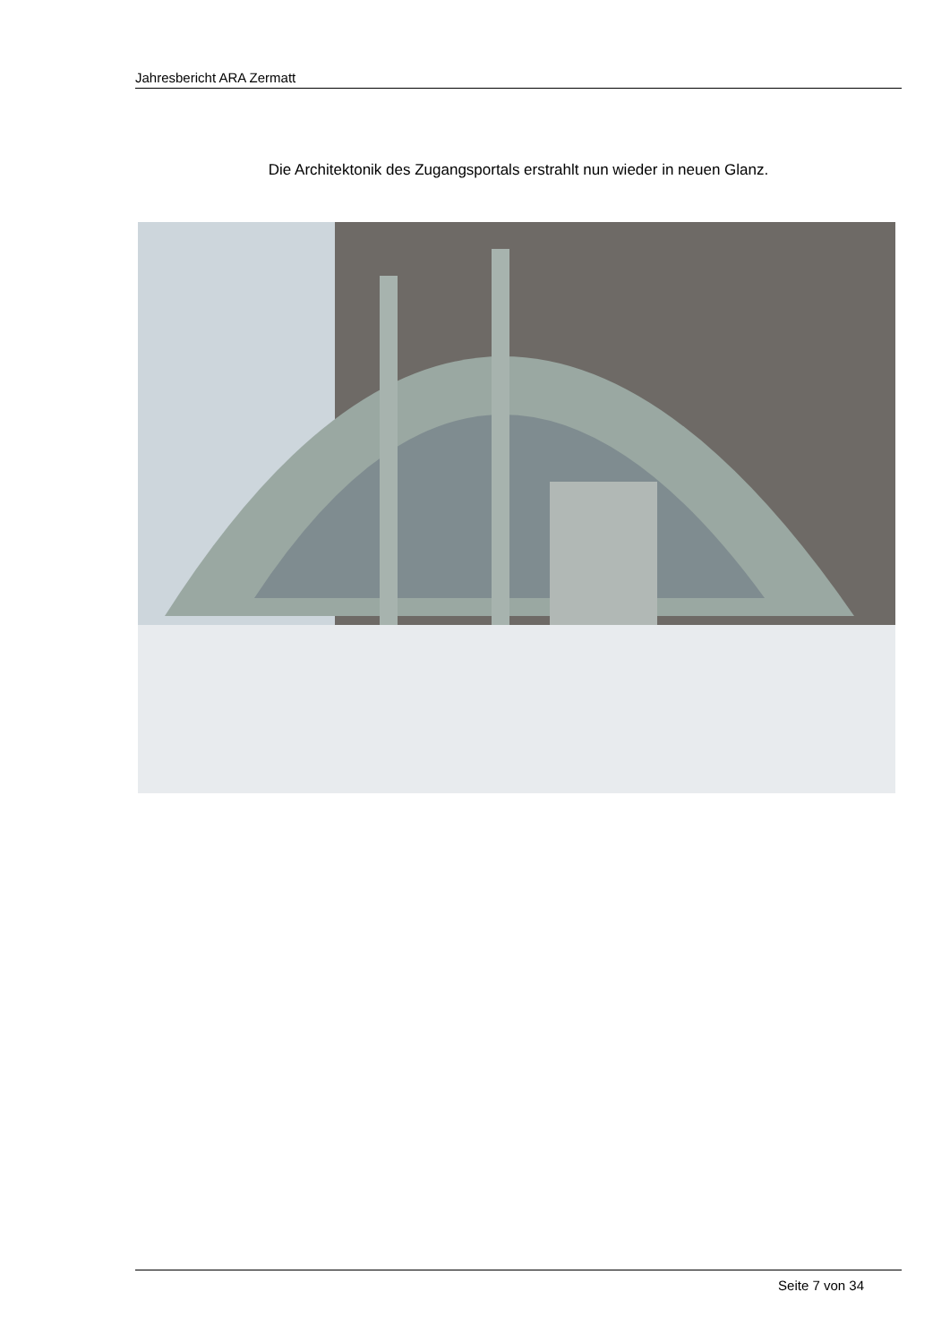Jahresbericht ARA Zermatt
Die Architektonik des Zugangsportals erstrahlt nun wieder in neuen Glanz.
Seite 7 von 34